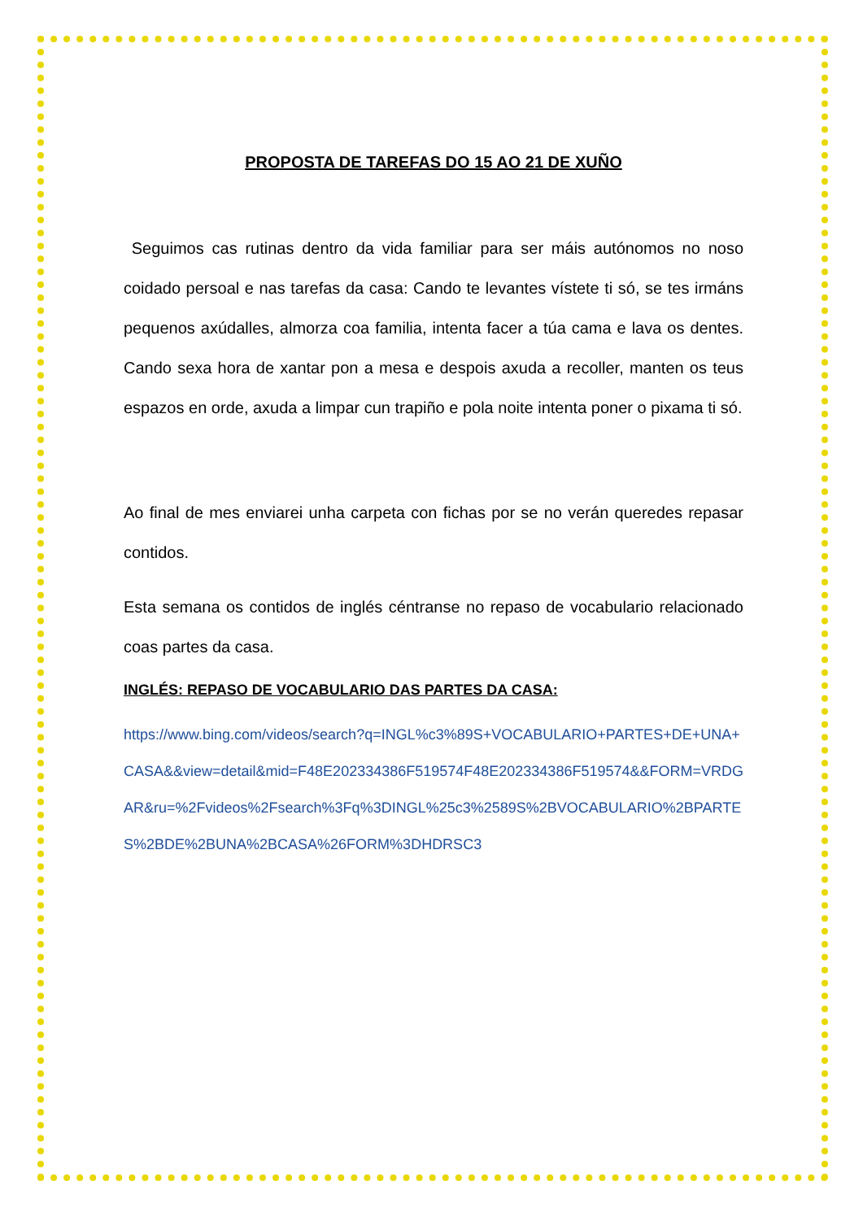PROPOSTA DE TAREFAS DO 15 AO 21 DE XUÑO
Seguimos cas rutinas dentro da vida familiar para ser máis autónomos no noso coidado persoal e nas tarefas da casa: Cando te levantes vístete ti só, se tes irmáns pequenos axúdalles, almorza coa familia, intenta facer a túa cama e lava os dentes. Cando sexa hora de xantar pon a mesa e despois axuda a recoller, manten os teus espazos en orde, axuda a limpar cun trapiño e pola noite intenta poner o pixama ti só.
Ao final de mes enviarei unha carpeta con fichas por se no verán queredes repasar contidos.
Esta semana os contidos de inglés céntranse no repaso de vocabulario relacionado coas partes da casa.
INGLÉS: REPASO DE VOCABULARIO DAS PARTES DA CASA:
https://www.bing.com/videos/search?q=INGL%c3%89S+VOCABULARIO+PARTES+DE+UNA+CASA&&view=detail&mid=F48E202334386F519574F48E202334386F519574&&FORM=VRDGAR&ru=%2Fvideos%2Fsearch%3Fq%3DINGL%25c3%2589S%2BVOCABULARIO%2BPARTES%2BDE%2BUNA%2BCASA%26FORM%3DHDRSC3